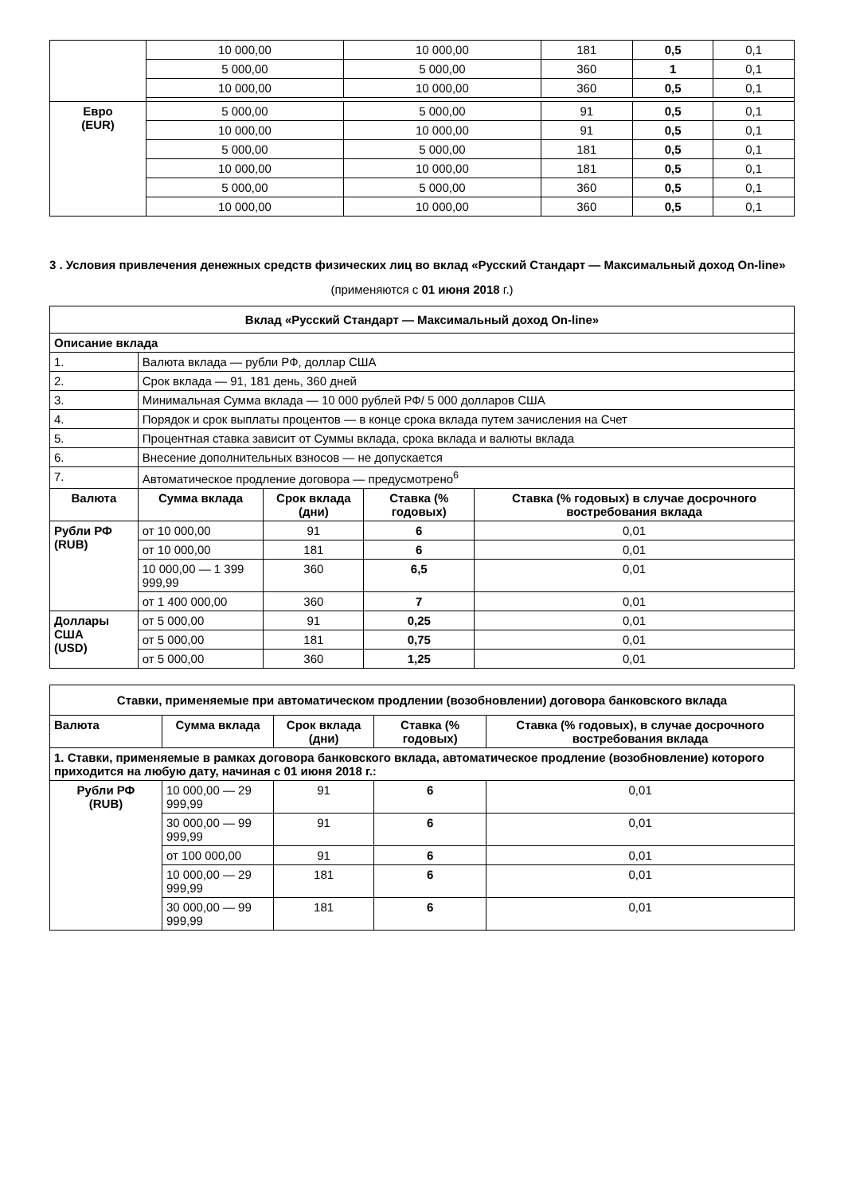| | 10 000,00 | 10 000,00 | 181 | 0,5 | 0,1 |
| | 5 000,00 | 5 000,00 | 360 | 1 | 0,1 |
| | 10 000,00 | 10 000,00 | 360 | 0,5 | 0,1 |
| Евро (EUR) | 5 000,00 | 5 000,00 | 91 | 0,5 | 0,1 |
| | 10 000,00 | 10 000,00 | 91 | 0,5 | 0,1 |
| | 5 000,00 | 5 000,00 | 181 | 0,5 | 0,1 |
| | 10 000,00 | 10 000,00 | 181 | 0,5 | 0,1 |
| | 5 000,00 | 5 000,00 | 360 | 0,5 | 0,1 |
| | 10 000,00 | 10 000,00 | 360 | 0,5 | 0,1 |
3 . Условия привлечения денежных средств физических лиц во вклад «Русский Стандарт — Максимальный доход On-line»
(применяются с 01 июня 2018 г.)
| Вклад «Русский Стандарт — Максимальный доход On-line» | | | | |
| Описание вклада | | | | |
| 1. | Валюта вклада — рубли РФ, доллар США | | | |
| 2. | Срок вклада — 91, 181 день, 360 дней | | | |
| 3. | Минимальная Сумма вклада — 10 000 рублей РФ/ 5 000 долларов США | | | |
| 4. | Порядок и срок выплаты процентов — в конце срока вклада путем зачисления на Счет | | | |
| 5. | Процентная ставка зависит от Суммы вклада, срока вклада и валюты вклада | | | |
| 6. | Внесение дополнительных взносов — не допускается | | | |
| 7. | Автоматическое продление договора — предусмотрено<sup>6</sup> | | | |
| Валюта | Сумма вклада | Срок вклада (дни) | Ставка (% годовых) | Ставка (% годовых) в случае досрочного востребования вклада |
| Рубли РФ (RUB) | от 10 000,00 | 91 | 6 | 0,01 |
| | от 10 000,00 | 181 | 6 | 0,01 |
| | 10 000,00 — 1 399 999,99 | 360 | 6,5 | 0,01 |
| | от 1 400 000,00 | 360 | 7 | 0,01 |
| Доллары США (USD) | от 5 000,00 | 91 | 0,25 | 0,01 |
| | от 5 000,00 | 181 | 0,75 | 0,01 |
| | от 5 000,00 | 360 | 1,25 | 0,01 |
| Ставки, применяемые при автоматическом продлении (возобновлении) договора банковского вклада | | | | |
| Валюта | Сумма вклада | Срок вклада (дни) | Ставка (% годовых) | Ставка (% годовых), в случае досрочного востребования вклада |
| 1. Ставки, применяемые в рамках договора банковского вклада, автоматическое продление (возобновление) которого приходится на любую дату, начиная с 01 июня 2018 г.: | | | | |
| Рубли РФ (RUB) | 10 000,00 — 29 999,99 | 91 | 6 | 0,01 |
| | 30 000,00 — 99 999,99 | 91 | 6 | 0,01 |
| | от 100 000,00 | 91 | 6 | 0,01 |
| | 10 000,00 — 29 999,99 | 181 | 6 | 0,01 |
| | 30 000,00 — 99 999,99 | 181 | 6 | 0,01 |